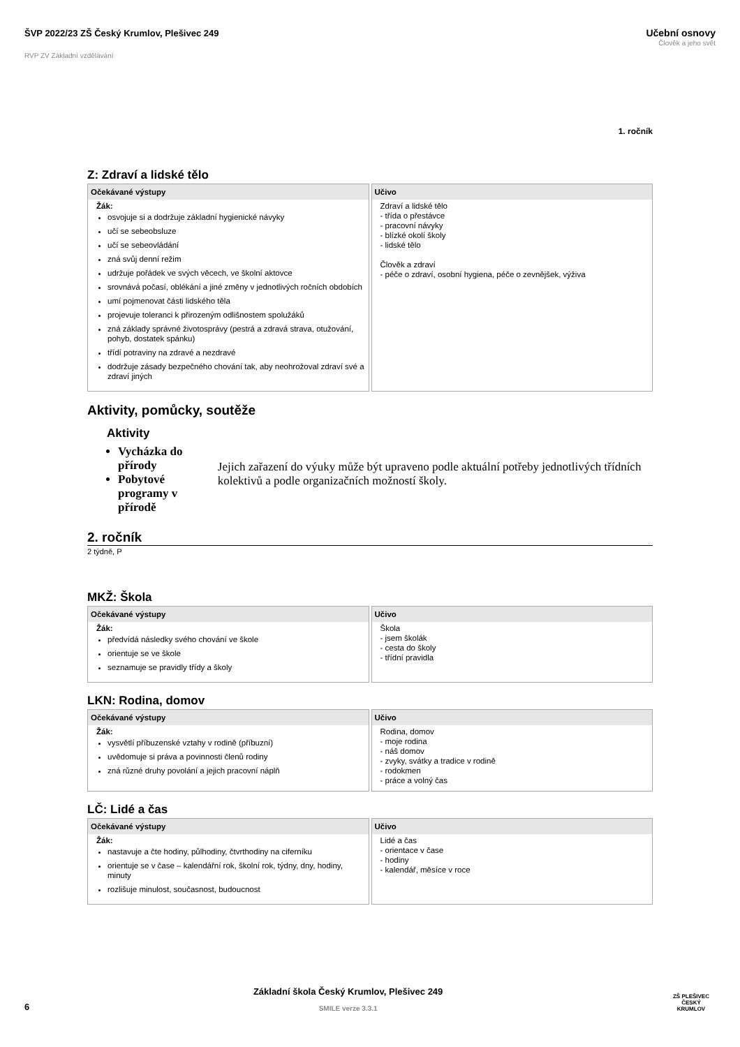ŠVP 2022/23 ZŠ Český Krumlov, Plešivec 249
RVP ZV Základní vzdělávání
Učební osnovy
Člověk a jeho svět
1. ročník
Z: Zdraví a lidské tělo
| Očekávané výstupy | Učivo |
| --- | --- |
| Žák: osvojuje si a dodržuje základní hygienické návyky učí se sebeobsluze učí se sebeovládání zná svůj denní režim udržuje pořádek ve svých věcech, ve školní aktovce srovnává počasí, oblékání a jiné změny v jednotlivých ročních obdobích umí pojmenovat části lidského těla projevuje toleranci k přirozeným odlišnostem spolužáků zná základy správné životosprávy (pestrá a zdravá strava, otužování, pohyb, dostatek spánku) třídí potraviny na zdravé a nezdravé dodržuje zásady bezpečného chování tak, aby neohrožoval zdraví své a zdraví jiných | Zdraví a lidské tělo - třída o přestávce - pracovní návyky - blízké okolí školy - lidské tělo Člověk a zdraví - péče o zdraví, osobní hygiena, péče o zevnějšek, výživa |
Aktivity, pomůcky, soutěže
Aktivity
Vycházka do přírody
Pobytové programy v přírodě
Jejich zařazení do výuky může být upraveno podle aktuální potřeby jednotlivých třídních kolektivů a podle organizačních možností školy.
2. ročník
2 týdně, P
MKŽ: Škola
| Očekávané výstupy | Učivo |
| --- | --- |
| Žák: předvídá následky svého chování ve škole orientuje se ve škole seznamuje se pravidly třídy a školy | Škola - jsem školák - cesta do školy - třídní pravidla |
LKN: Rodina, domov
| Očekávané výstupy | Učivo |
| --- | --- |
| Žák: vysvětlí příbuzenské vztahy v rodině (příbuzní) uvědomuje si práva a povinnosti členů rodiny zná různé druhy povolání a jejich pracovní náplň | Rodina, domov - moje rodina - náš domov - zvyky, svátky a tradice v rodině - rodokmen - práce a volný čas |
LČ: Lidé a čas
| Očekávané výstupy | Učivo |
| --- | --- |
| Žák: nastavuje a čte hodiny, půlhodiny, čtvrthodiny na ciferníku orientuje se v čase – kalendářní rok, školní rok, týdny, dny, hodiny, minuty rozlišuje minulost, současnost, budoucnost | Lidé a čas - orientace v čase - hodiny - kalendář, měsíce v roce |
6
Základní škola Český Krumlov, Plešivec 249
SMILE verze 3.3.1
ZŠ PLEŠIVEC
ČESKÝ KRUMLOV